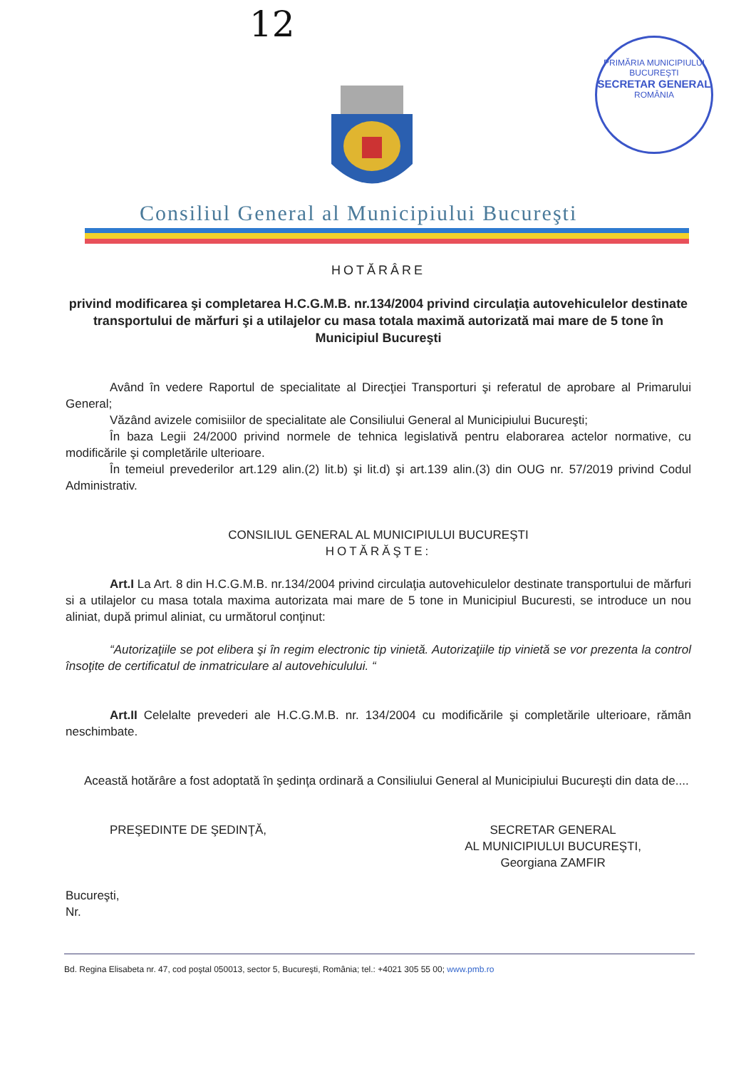12
PRIMĂRIA MUNICIPIULUI BUCUREŞTI
SECRETAR GENERAL
ROMÂNIA
Consiliul General al Municipiului Bucureşti
HOTĂRÂRE
privind modificarea şi completarea H.C.G.M.B. nr.134/2004 privind circulaţia autovehiculelor destinate transportului de mărfuri şi a utilajelor cu masa totala maximă autorizată mai mare de 5 tone în Municipiul Bucureşti
Având în vedere Raportul de specialitate al Direcţiei Transporturi şi referatul de aprobare al Primarului General;
Văzând avizele comisiilor de specialitate ale Consiliului General al Municipiului Bucureşti;
În baza Legii 24/2000 privind normele de tehnica legislativă pentru elaborarea actelor normative, cu modificările şi completările ulterioare.
În temeiul prevederilor art.129 alin.(2) lit.b) şi lit.d) şi art.139 alin.(3) din OUG nr. 57/2019 privind Codul Administrativ.
CONSILIUL GENERAL AL MUNICIPIULUI BUCUREŞTI
HOTĂRĂŞTE:
Art.I La Art. 8 din H.C.G.M.B. nr.134/2004 privind circulaţia autovehiculelor destinate transportului de mărfuri si a utilajelor cu masa totala maxima autorizata mai mare de 5 tone in Municipiul Bucuresti, se introduce un nou aliniat, după primul aliniat, cu următorul conţinut:
“Autorizaţiile se pot elibera şi în regim electronic tip vinietă. Autorizaţiile tip vinietă se vor prezenta la control însoţite de certificatul de inmatriculare al autovehiculului. “
Art.II Celelalte prevederi ale H.C.G.M.B. nr. 134/2004 cu modificările şi completările ulterioare, rămân neschimbate.
Această hotărâre a fost adoptată în şedinţa ordinară a Consiliului General al Municipiului Bucureşti din data de....
PREŞEDINTE DE ŞEDINŢĂ, SECRETAR GENERAL
AL MUNICIPIULUI BUCUREŞTI,
Georgiana ZAMFIR
Bucureşti,
Nr.
Bd. Regina Elisabeta nr. 47, cod poştal 050013, sector 5, Bucureşti, România; tel.: +4021 305 55 00; www.pmb.ro